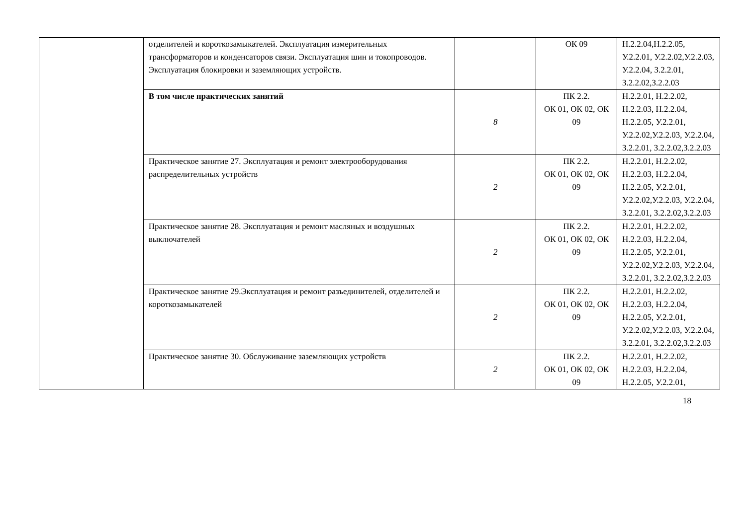| | отделителей и короткозамыкателей. Эксплуатация измерительных трансформаторов и конденсаторов связи. Эксплуатация шин и токопроводов. Эксплуатация блокировки и заземляющих устройств. | | ОК 09 | Н.2.2.04,Н.2.2.05, У.2.2.01, У.2.2.02,У.2.2.03, У.2.2.04, З.2.2.01, З.2.2.02,З.2.2.03 |
| | В том числе практических занятий | 8 | ПК 2.2. ОК 01, ОК 02, ОК 09 | Н.2.2.01, Н.2.2.02, Н.2.2.03, Н.2.2.04, Н.2.2.05, У.2.2.01, У.2.2.02,У.2.2.03, У.2.2.04, З.2.2.01, З.2.2.02,З.2.2.03 |
| | Практическое занятие 27. Эксплуатация и ремонт электрооборудования распределительных устройств | 2 | ПК 2.2. ОК 01, ОК 02, ОК 09 | Н.2.2.01, Н.2.2.02, Н.2.2.03, Н.2.2.04, Н.2.2.05, У.2.2.01, У.2.2.02,У.2.2.03, У.2.2.04, З.2.2.01, З.2.2.02,З.2.2.03 |
| | Практическое занятие 28. Эксплуатация и ремонт масляных и воздушных выключателей | 2 | ПК 2.2. ОК 01, ОК 02, ОК 09 | Н.2.2.01, Н.2.2.02, Н.2.2.03, Н.2.2.04, Н.2.2.05, У.2.2.01, У.2.2.02,У.2.2.03, У.2.2.04, З.2.2.01, З.2.2.02,З.2.2.03 |
| | Практическое занятие 29.Эксплуатация и ремонт разъединителей, отделителей и короткозамыкателей | 2 | ПК 2.2. ОК 01, ОК 02, ОК 09 | Н.2.2.01, Н.2.2.02, Н.2.2.03, Н.2.2.04, Н.2.2.05, У.2.2.01, У.2.2.02,У.2.2.03, У.2.2.04, З.2.2.01, З.2.2.02,З.2.2.03 |
| | Практическое занятие 30. Обслуживание заземляющих устройств | 2 | ПК 2.2. ОК 01, ОК 02, ОК 09 | Н.2.2.01, Н.2.2.02, Н.2.2.03, Н.2.2.04, Н.2.2.05, У.2.2.01, |
18